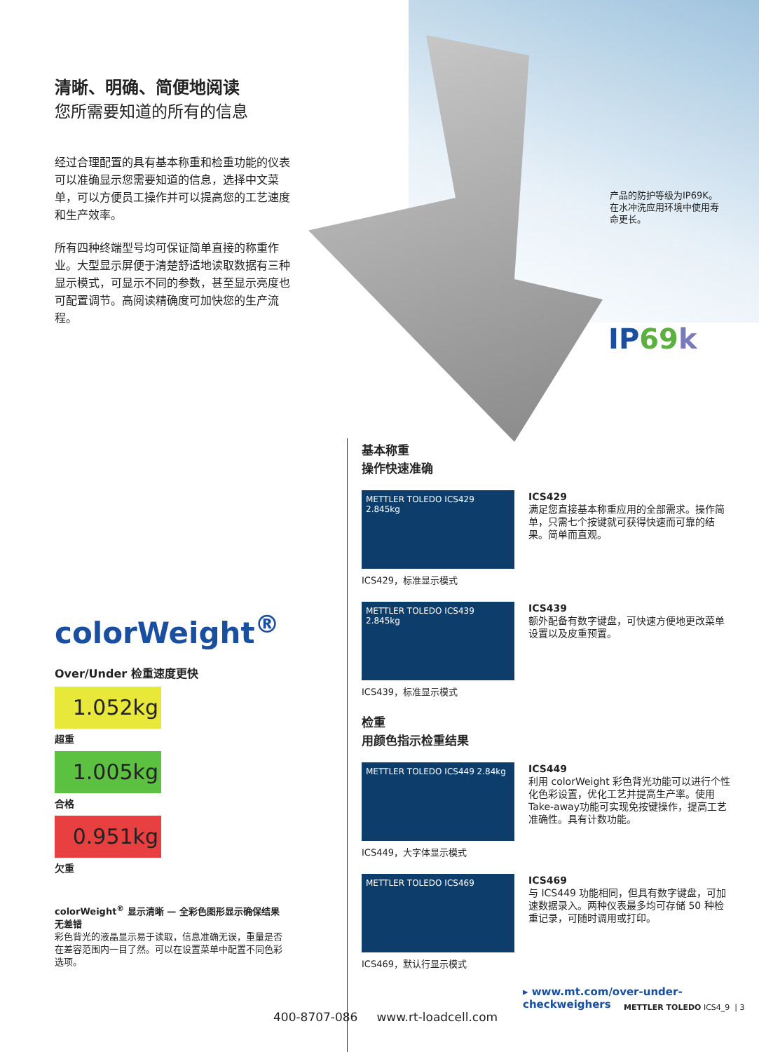清晰、明确、简便地阅读
您所需要知道的所有的信息
经过合理配置的具有基本称重和检重功能的仪表可以准确显示您需要知道的信息，选择中文菜单，可以方便员工操作并可以提高您的工艺速度和生产效率。
所有四种终端型号均可保证简单直接的称重作业。大型显示屏便于清楚舒适地读取数据有三种显示模式，可显示不同的参数，甚至显示亮度也可配置调节。高阅读精确度可加快您的生产流程。
产品的防护等级为IP69K。在水冲洗应用环境中使用寿命更长。
IP69 k
colorWeight<sup>®</sup>
Over/Under 检重速度更快
1.052kg
超重
1.005kg
合格
0.951kg
欠重
colorWeight<sup>®</sup> 显示清晰 — 全彩色图形显示确保结果无差错
彩色背光的液晶显示易于读取，信息准确无误，重量是否在差容范围内一目了然。可以在设置菜单中配置不同色彩选项。
基本称重
操作快速准确
METTLER TOLEDO ICS429 2.845kg
ICS429，标准显示模式
ICS429
满足您直接基本称重应用的全部需求。操作简单，只需七个按键就可获得快速而可靠的结果。简单而直观。
METTLER TOLEDO ICS439 2.845kg
ICS439，标准显示模式
ICS439
额外配备有数字键盘，可快速方便地更改菜单设置以及皮重预置。
检重
用颜色指示检重结果
METTLER TOLEDO ICS449 2.84kg
ICS449，大字体显示模式
ICS449
利用 colorWeight 彩色背光功能可以进行个性化色彩设置，优化工艺并提高生产率。使用Take-away功能可实现免按键操作，提高工艺准确性。具有计数功能。
METTLER TOLEDO ICS469
ICS469，默认行显示模式
ICS469
与 ICS449 功能相同，但具有数字键盘，可加速数据录入。两种仪表最多均可存储 50 种检重记录，可随时调用或打印。
▸ www.mt.com/over-under-checkweighers
400-8707-086 www.rt-loadcell.com
METTLER TOLEDO ICS4_9 | 3